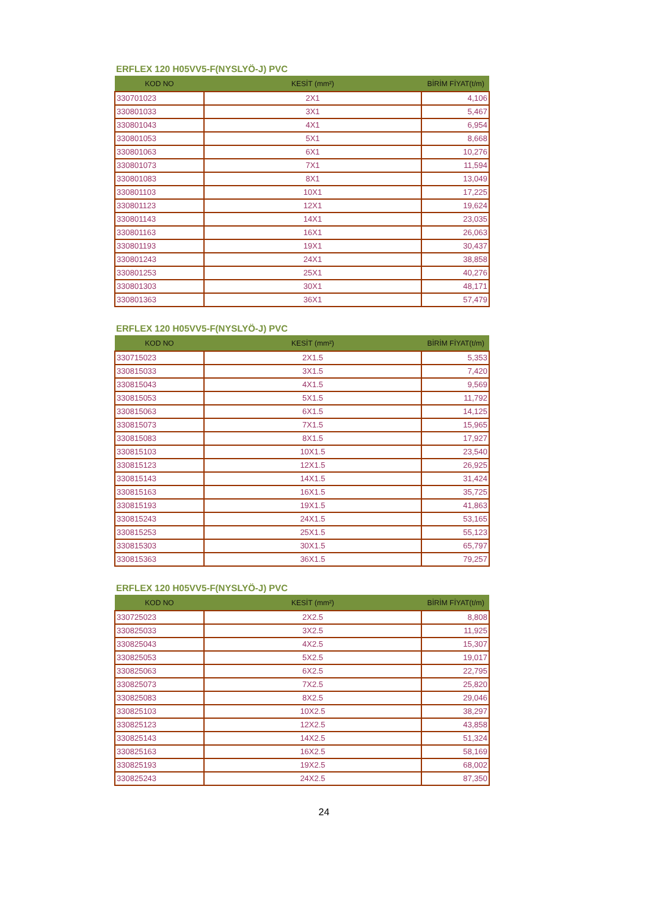ERFLEX 120 H05VV5-F(NYSLYÖ-J) PVC
| KOD NO | KESİT (mm²) | BİRİM FİYAT(t/m) |
| --- | --- | --- |
| 330701023 | 2X1 | 4,106 |
| 330801033 | 3X1 | 5,467 |
| 330801043 | 4X1 | 6,954 |
| 330801053 | 5X1 | 8,668 |
| 330801063 | 6X1 | 10,276 |
| 330801073 | 7X1 | 11,594 |
| 330801083 | 8X1 | 13,049 |
| 330801103 | 10X1 | 17,225 |
| 330801123 | 12X1 | 19,624 |
| 330801143 | 14X1 | 23,035 |
| 330801163 | 16X1 | 26,063 |
| 330801193 | 19X1 | 30,437 |
| 330801243 | 24X1 | 38,858 |
| 330801253 | 25X1 | 40,276 |
| 330801303 | 30X1 | 48,171 |
| 330801363 | 36X1 | 57,479 |
ERFLEX 120 H05VV5-F(NYSLYÖ-J) PVC
| KOD NO | KESİT (mm²) | BİRİM FİYAT(t/m) |
| --- | --- | --- |
| 330715023 | 2X1.5 | 5,353 |
| 330815033 | 3X1.5 | 7,420 |
| 330815043 | 4X1.5 | 9,569 |
| 330815053 | 5X1.5 | 11,792 |
| 330815063 | 6X1.5 | 14,125 |
| 330815073 | 7X1.5 | 15,965 |
| 330815083 | 8X1.5 | 17,927 |
| 330815103 | 10X1.5 | 23,540 |
| 330815123 | 12X1.5 | 26,925 |
| 330815143 | 14X1.5 | 31,424 |
| 330815163 | 16X1.5 | 35,725 |
| 330815193 | 19X1.5 | 41,863 |
| 330815243 | 24X1.5 | 53,165 |
| 330815253 | 25X1.5 | 55,123 |
| 330815303 | 30X1.5 | 65,797 |
| 330815363 | 36X1.5 | 79,257 |
ERFLEX 120 H05VV5-F(NYSLYÖ-J) PVC
| KOD NO | KESİT (mm²) | BİRİM FİYAT(t/m) |
| --- | --- | --- |
| 330725023 | 2X2.5 | 8,808 |
| 330825033 | 3X2.5 | 11,925 |
| 330825043 | 4X2.5 | 15,307 |
| 330825053 | 5X2.5 | 19,017 |
| 330825063 | 6X2.5 | 22,795 |
| 330825073 | 7X2.5 | 25,820 |
| 330825083 | 8X2.5 | 29,046 |
| 330825103 | 10X2.5 | 38,297 |
| 330825123 | 12X2.5 | 43,858 |
| 330825143 | 14X2.5 | 51,324 |
| 330825163 | 16X2.5 | 58,169 |
| 330825193 | 19X2.5 | 68,002 |
| 330825243 | 24X2.5 | 87,350 |
24